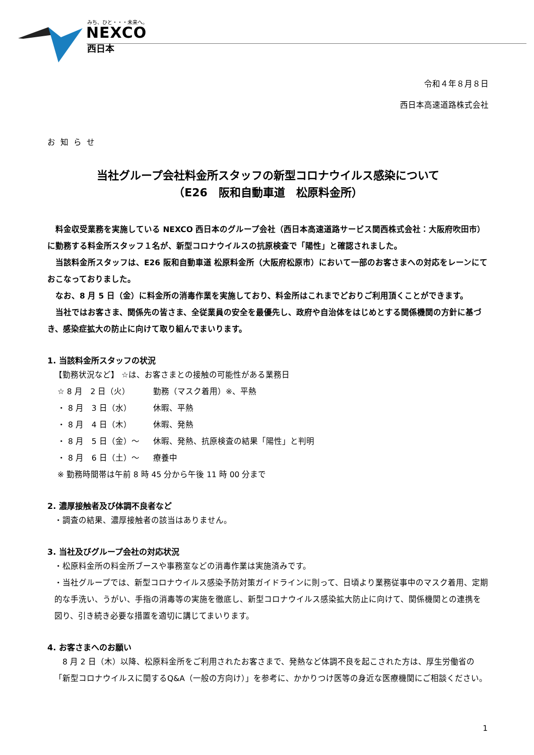みち、ひと・・・未来へ。
NEXCO
西日本
令和４年８月８日
西日本高速道路株式会社
お知らせ
当社グループ会社料金所スタッフの新型コロナウイルス感染について
（E26　阪和自動車道　松原料金所）
　料金収受業務を実施している NEXCO 西日本のグループ会社（西日本高速道路サービス関西株式会社：大阪府吹田市）に勤務する料金所スタッフ１名が、新型コロナウイルスの抗原検査で「陽性」と確認されました。
　当該料金所スタッフは、E26 阪和自動車道 松原料金所（大阪府松原市）において一部のお客さまへの対応をレーンにておこなっておりました。
　なお、8 月 5 日（金）に料金所の消毒作業を実施しており、料金所はこれまでどおりご利用頂くことができます。
　当社ではお客さま、関係先の皆さま、全従業員の安全を最優先し、政府や自治体をはじめとする関係機関の方針に基づき、感染症拡大の防止に向けて取り組んでまいります。
1. 当該料金所スタッフの状況
【勤務状況など】 ☆は、お客さまとの接触の可能性がある業務日
☆ 8 月　2 日（火） 勤務（マスク着用）※、平熱
・ 8 月　3 日（水） 休暇、平熱
・ 8 月　4 日（木） 休暇、発熱
・ 8 月　5 日（金）～ 休暇、発熱、抗原検査の結果「陽性」と判明
・ 8 月　6 日（土）～ 療養中
※ 勤務時間帯は午前 8 時 45 分から午後 11 時 00 分まで
2. 濃厚接触者及び体調不良者など
・調査の結果、濃厚接触者の該当はありません。
3. 当社及びグループ会社の対応状況
・松原料金所の料金所ブースや事務室などの消毒作業は実施済みです。
・当社グループでは、新型コロナウイルス感染予防対策ガイドラインに則って、日頃より業務従事中のマスク着用、定期的な手洗い、うがい、手指の消毒等の実施を徹底し、新型コロナウイルス感染拡大防止に向けて、関係機関との連携を図り、引き続き必要な措置を適切に講じてまいります。
4. お客さまへのお願い
　8 月 2 日（木）以降、松原料金所をご利用されたお客さまで、発熱など体調不良を起こされた方は、厚生労働省の「新型コロナウイルスに関するQ&A（一般の方向け）」を参考に、かかりつけ医等の身近な医療機関にご相談ください。
1